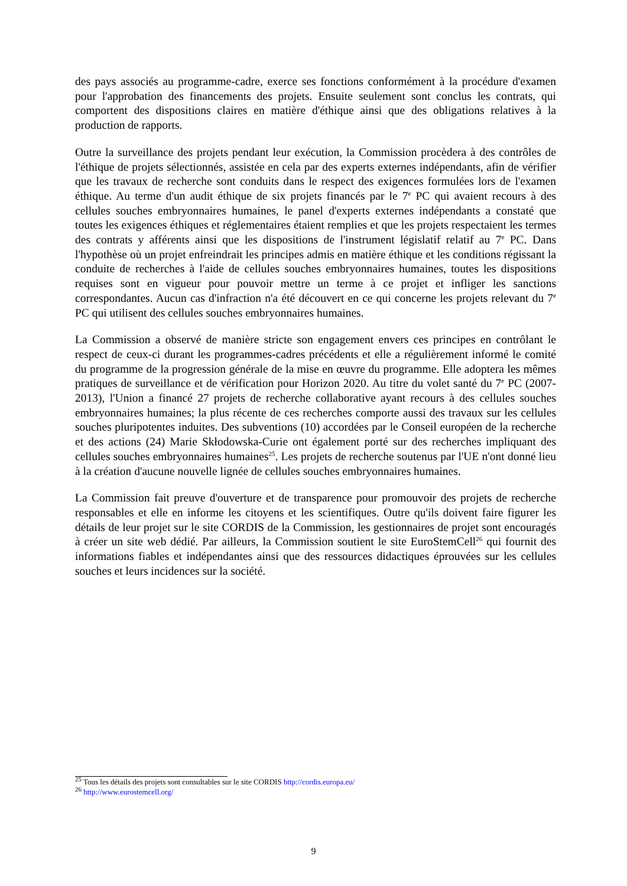des pays associés au programme-cadre, exerce ses fonctions conformément à la procédure d'examen pour l'approbation des financements des projets. Ensuite seulement sont conclus les contrats, qui comportent des dispositions claires en matière d'éthique ainsi que des obligations relatives à la production de rapports.
Outre la surveillance des projets pendant leur exécution, la Commission procèdera à des contrôles de l'éthique de projets sélectionnés, assistée en cela par des experts externes indépendants, afin de vérifier que les travaux de recherche sont conduits dans le respect des exigences formulées lors de l'examen éthique. Au terme d'un audit éthique de six projets financés par le 7<sup>e</sup> PC qui avaient recours à des cellules souches embryonnaires humaines, le panel d'experts externes indépendants a constaté que toutes les exigences éthiques et réglementaires étaient remplies et que les projets respectaient les termes des contrats y afférents ainsi que les dispositions de l'instrument législatif relatif au 7<sup>e</sup> PC. Dans l'hypothèse où un projet enfreindrait les principes admis en matière éthique et les conditions régissant la conduite de recherches à l'aide de cellules souches embryonnaires humaines, toutes les dispositions requises sont en vigueur pour pouvoir mettre un terme à ce projet et infliger les sanctions correspondantes. Aucun cas d'infraction n'a été découvert en ce qui concerne les projets relevant du 7<sup>e</sup> PC qui utilisent des cellules souches embryonnaires humaines.
La Commission a observé de manière stricte son engagement envers ces principes en contrôlant le respect de ceux-ci durant les programmes-cadres précédents et elle a régulièrement informé le comité du programme de la progression générale de la mise en œuvre du programme. Elle adoptera les mêmes pratiques de surveillance et de vérification pour Horizon 2020. Au titre du volet santé du 7<sup>e</sup> PC (2007-2013), l'Union a financé 27 projets de recherche collaborative ayant recours à des cellules souches embryonnaires humaines; la plus récente de ces recherches comporte aussi des travaux sur les cellules souches pluripotentes induites. Des subventions (10) accordées par le Conseil européen de la recherche et des actions (24) Marie Skłodowska-Curie ont également porté sur des recherches impliquant des cellules souches embryonnaires humaines<sup>25</sup>. Les projets de recherche soutenus par l'UE n'ont donné lieu à la création d'aucune nouvelle lignée de cellules souches embryonnaires humaines.
La Commission fait preuve d'ouverture et de transparence pour promouvoir des projets de recherche responsables et elle en informe les citoyens et les scientifiques. Outre qu'ils doivent faire figurer les détails de leur projet sur le site CORDIS de la Commission, les gestionnaires de projet sont encouragés à créer un site web dédié. Par ailleurs, la Commission soutient le site EuroStemCell<sup>26</sup> qui fournit des informations fiables et indépendantes ainsi que des ressources didactiques éprouvées sur les cellules souches et leurs incidences sur la société.
<sup>25</sup> Tous les détails des projets sont consultables sur le site CORDIS http://cordis.europa.eu/
<sup>26</sup> http://www.eurostemcell.org/
9